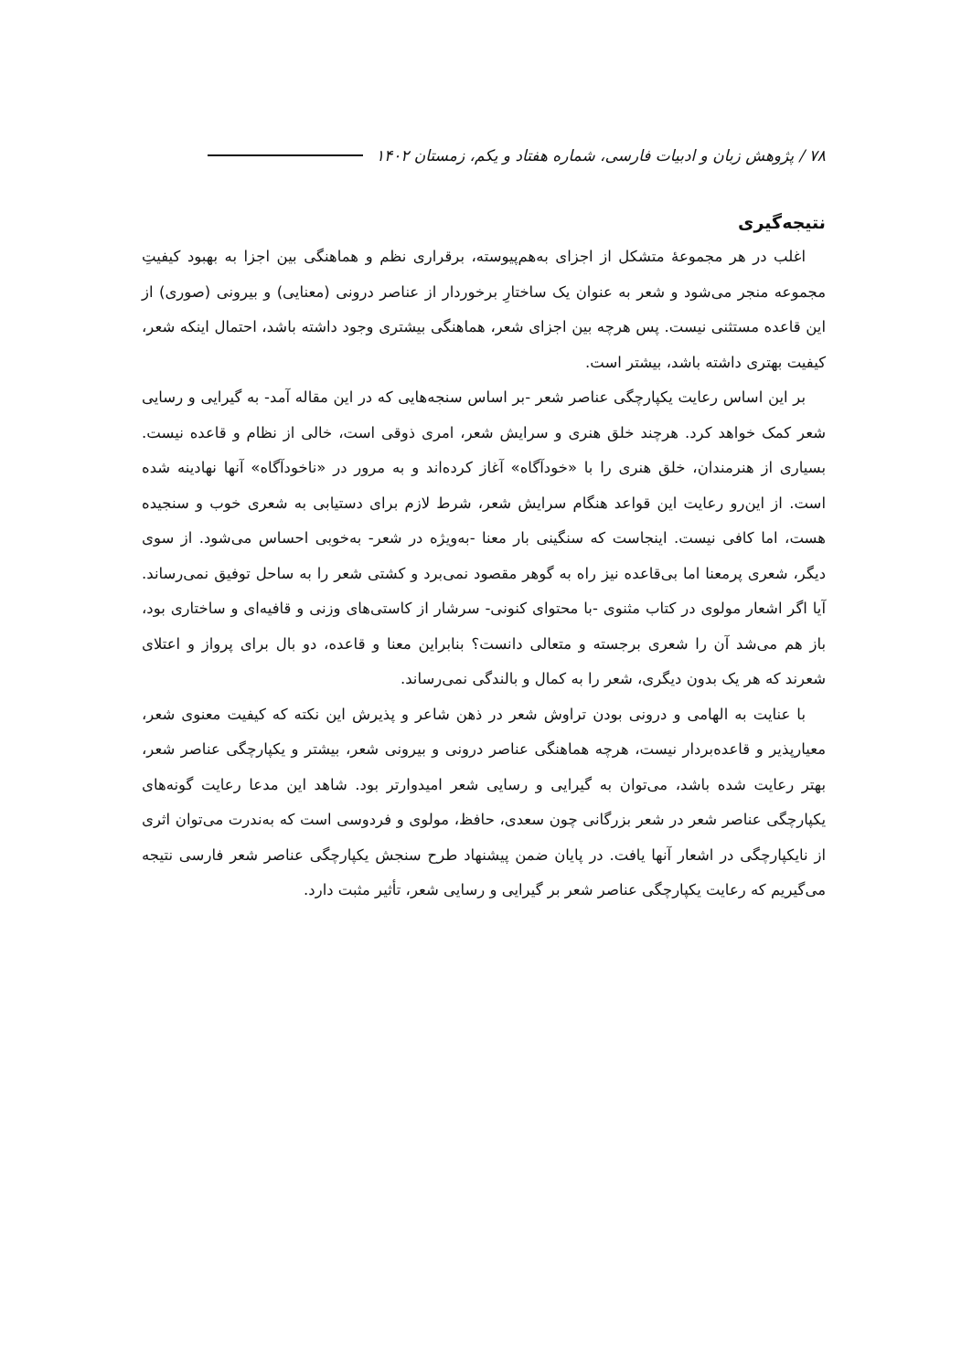۷۸ / پژوهش زبان و ادبیات فارسی، شماره هفتاد و یکم، زمستان ۱۴۰۲
نتیجه‌گیری
اغلب در هر مجموعهٔ متشکل از اجزای به‌هم‌پیوسته، برقراری نظم و هماهنگی بین اجزا به بهبود کیفیتِ مجموعه منجر می‌شود و شعر به عنوان یک ساختارِ برخوردار از عناصر درونی (معنایی) و بیرونی (صوری) از این قاعده مستثنی نیست. پس هرچه بین اجزای شعر، هماهنگی بیشتری وجود داشته باشد، احتمال اینکه شعر، کیفیت بهتری داشته باشد، بیشتر است.
بر این اساس رعایت یکپارچگی عناصر شعر -بر اساس سنجه‌هایی که در این مقاله آمد- به گیرایی و رسایی شعر کمک خواهد کرد. هرچند خلق هنری و سرایش شعر، امری ذوقی است، خالی از نظام و قاعده نیست. بسیاری از هنرمندان، خلق هنری را با «خودآگاه» آغاز کرده‌اند و به مرور در «ناخودآگاه» آنها نهادینه شده است. از این‌رو رعایت این قواعد هنگام سرایش شعر، شرط لازم برای دستیابی به شعری خوب و سنجیده هست، اما کافی نیست. اینجاست که سنگینی بار معنا -به‌ویژه در شعر- به‌خوبی احساس می‌شود. از سوی دیگر، شعری پرمعنا اما بی‌قاعده نیز راه به گوهر مقصود نمی‌برد و کشتی شعر را به ساحل توفیق نمی‌رساند. آیا اگر اشعار مولوی در کتاب مثنوی -با محتوای کنونی- سرشار از کاستی‌های وزنی و قافیه‌ای و ساختاری بود، باز هم می‌شد آن را شعری برجسته و متعالی دانست؟ بنابراین معنا و قاعده، دو بال برای پرواز و اعتلای شعرند که هر یک بدون دیگری، شعر را به کمال و بالندگی نمی‌رساند.
با عنایت به الهامی و درونی بودن تراوش شعر در ذهن شاعر و پذیرش این نکته که کیفیت معنوی شعر، معیارپذیر و قاعده‌بردار نیست، هرچه هماهنگی عناصر درونی و بیرونی شعر، بیشتر و یکپارچگی عناصر شعر، بهتر رعایت شده باشد، می‌توان به گیرایی و رسایی شعر امیدوارتر بود. شاهد این مدعا رعایت گونه‌های یکپارچگی عناصر شعر در شعر بزرگانی چون سعدی، حافظ، مولوی و فردوسی است که به‌ندرت می‌توان اثری از نایکپارچگی در اشعار آنها یافت. در پایان ضمن پیشنهاد طرح سنجش یکپارچگی عناصر شعر فارسی نتیجه می‌گیریم که رعایت یکپارچگی عناصر شعر بر گیرایی و رسایی شعر، تأثیر مثبت دارد.